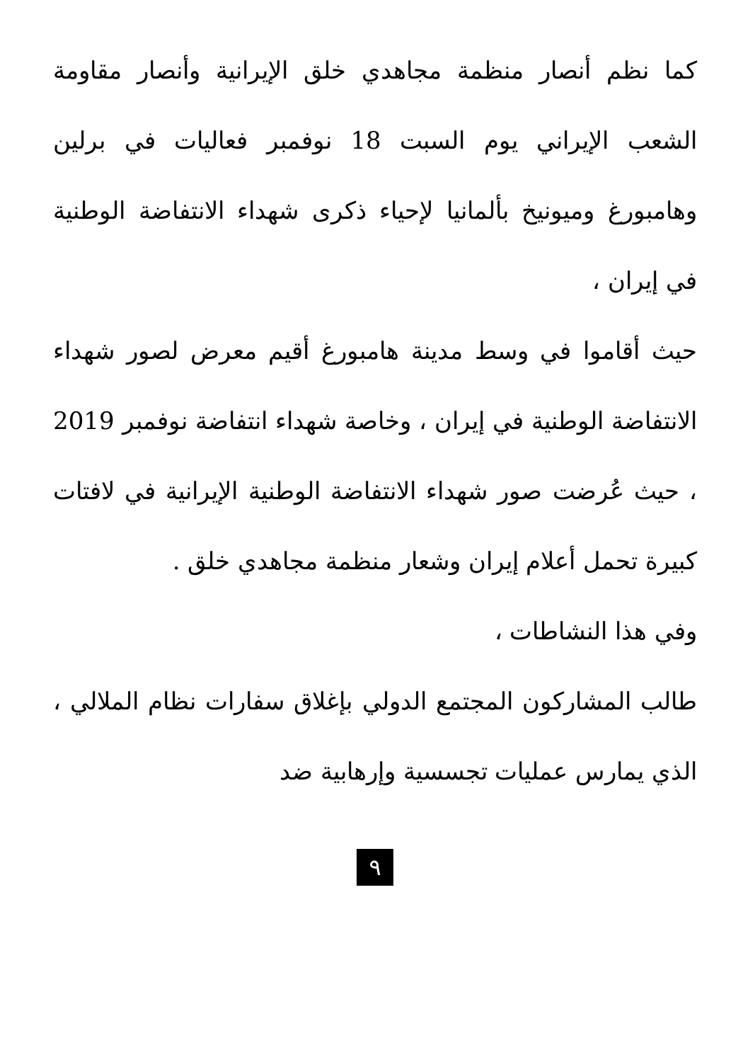كما نظم أنصار منظمة مجاهدي خلق الإيرانية وأنصار مقاومة الشعب الإيراني يوم السبت 18 نوفمبر فعاليات في برلين وهامبورغ وميونيخ بألمانيا لإحياء ذكرى شهداء الانتفاضة الوطنية في إيران ،
حيث أقاموا في وسط مدينة هامبورغ أقيم معرض لصور شهداء الانتفاضة الوطنية في إيران ، وخاصة شهداء انتفاضة نوفمبر 2019 ، حيث عُرضت صور شهداء الانتفاضة الوطنية الإيرانية في لافتات كبيرة تحمل أعلام إيران وشعار منظمة مجاهدي خلق .
وفي هذا النشاطات ،
طالب المشاركون المجتمع الدولي بإغلاق سفارات نظام الملالي ، الذي يمارس عمليات تجسسية وإرهابية ضد
٩